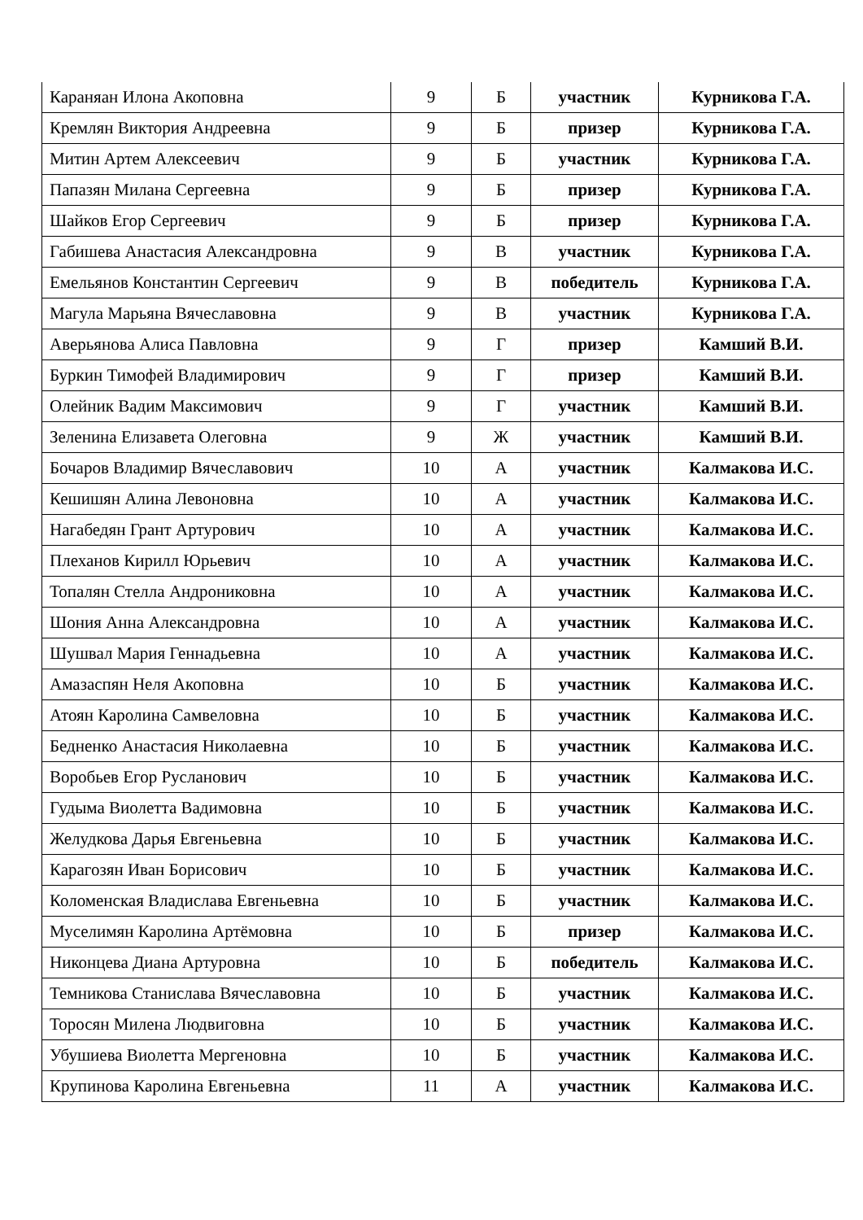| Караняан Илона Акоповна | 9 | Б | участник | Курникова Г.А. |
| Кремлян Виктория Андреевна | 9 | Б | призер | Курникова Г.А. |
| Митин Артем Алексеевич | 9 | Б | участник | Курникова Г.А. |
| Папазян Милана Сергеевна | 9 | Б | призер | Курникова Г.А. |
| Шайков Егор Сергеевич | 9 | Б | призер | Курникова Г.А. |
| Габишева Анастасия Александровна | 9 | В | участник | Курникова Г.А. |
| Емельянов Константин Сергеевич | 9 | В | победитель | Курникова Г.А. |
| Магула Марьяна Вячеславовна | 9 | В | участник | Курникова Г.А. |
| Аверьянова Алиса Павловна | 9 | Г | призер | Камший В.И. |
| Буркин Тимофей Владимирович | 9 | Г | призер | Камший В.И. |
| Олейник Вадим Максимович | 9 | Г | участник | Камший В.И. |
| Зеленина Елизавета Олеговна | 9 | Ж | участник | Камший В.И. |
| Бочаров Владимир Вячеславович | 10 | А | участник | Калмакова И.С. |
| Кешишян Алина Левоновна | 10 | А | участник | Калмакова И.С. |
| Нагабедян Грант Артурович | 10 | А | участник | Калмакова И.С. |
| Плеханов Кирилл Юрьевич | 10 | А | участник | Калмакова И.С. |
| Топалян Стелла Андрониковна | 10 | А | участник | Калмакова И.С. |
| Шония Анна Александровна | 10 | А | участник | Калмакова И.С. |
| Шушвал Мария Геннадьевна | 10 | А | участник | Калмакова И.С. |
| Амазаспян Неля Акоповна | 10 | Б | участник | Калмакова И.С. |
| Атоян Каролина Самвеловна | 10 | Б | участник | Калмакова И.С. |
| Бедненко Анастасия Николаевна | 10 | Б | участник | Калмакова И.С. |
| Воробьев Егор Русланович | 10 | Б | участник | Калмакова И.С. |
| Гудыма Виолетта Вадимовна | 10 | Б | участник | Калмакова И.С. |
| Желудкова Дарья Евгеньевна | 10 | Б | участник | Калмакова И.С. |
| Карагозян Иван Борисович | 10 | Б | участник | Калмакова И.С. |
| Коломенская Владислава Евгеньевна | 10 | Б | участник | Калмакова И.С. |
| Муселимян Каролина Артёмовна | 10 | Б | призер | Калмакова И.С. |
| Никонцева Диана Артуровна | 10 | Б | победитель | Калмакова И.С. |
| Темникова Станислава Вячеславовна | 10 | Б | участник | Калмакова И.С. |
| Торосян Милена Людвиговна | 10 | Б | участник | Калмакова И.С. |
| Убушиева Виолетта Мергеновна | 10 | Б | участник | Калмакова И.С. |
| Крупинова Каролина Евгеньевна | 11 | А | участник | Калмакова И.С. |